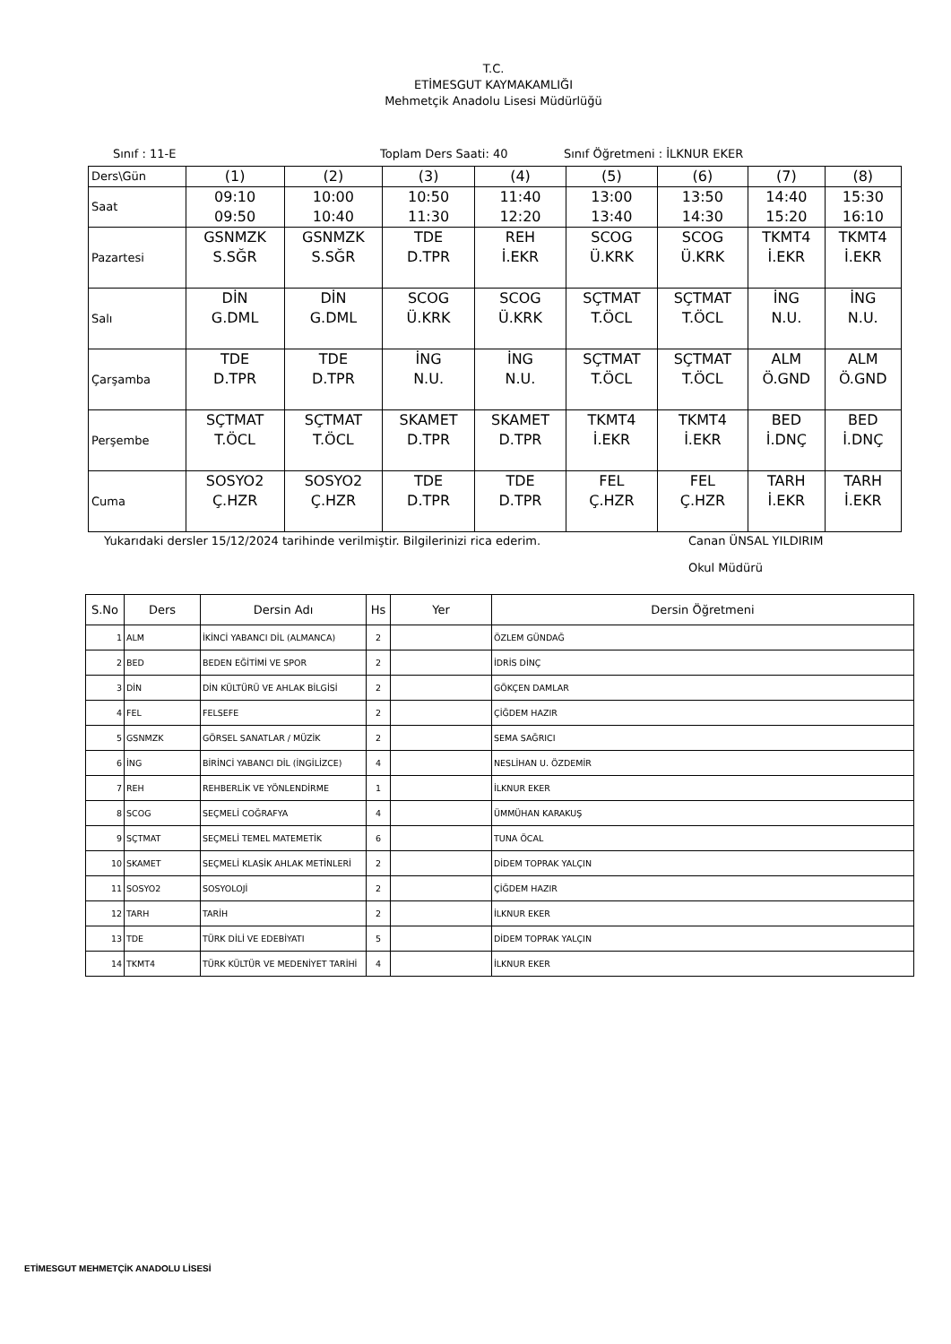T.C.
ETİMESGUT KAYMAKAMLIĞI
Mehmetçik Anadolu Lisesi Müdürlüğü
Sınıf : 11-E Toplam Ders Saati: 40 Sınıf Öğretmeni : İLKNUR EKER
| Ders\Gün | (1) | (2) | (3) | (4) | (5) | (6) | (7) | (8) |
| Saat | 09:10 09:50 | 10:00 10:40 | 10:50 11:30 | 11:40 12:20 | 13:00 13:40 | 13:50 14:30 | 14:40 15:20 | 15:30 16:10 |
| Pazartesi | GSNMZK S.SĞR | GSNMZK S.SĞR | TDE D.TPR | REH İ.EKR | SCOG Ü.KRK | SCOG Ü.KRK | TKMT4 İ.EKR | TKMT4 İ.EKR |
| Salı | DİN G.DML | DİN G.DML | SCOG Ü.KRK | SCOG Ü.KRK | SÇTMAT T.ÖCL | SÇTMAT T.ÖCL | İNG N.U. | İNG N.U. |
| Çarşamba | TDE D.TPR | TDE D.TPR | İNG N.U. | İNG N.U. | SÇTMAT T.ÖCL | SÇTMAT T.ÖCL | ALM Ö.GND | ALM Ö.GND |
| Perşembe | SÇTMAT T.ÖCL | SÇTMAT T.ÖCL | SKAMET D.TPR | SKAMET D.TPR | TKMT4 İ.EKR | TKMT4 İ.EKR | BED İ.DNÇ | BED İ.DNÇ |
| Cuma | SOSYO2 Ç.HZR | SOSYO2 Ç.HZR | TDE D.TPR | TDE D.TPR | FEL Ç.HZR | FEL Ç.HZR | TARH İ.EKR | TARH İ.EKR |
Yukarıdaki dersler 15/12/2024 tarihinde verilmiştir. Bilgilerinizi rica ederim. Canan ÜNSAL YILDIRIM
Okul Müdürü
| S.No | Ders | Dersin Adı | Hs | Yer | Dersin Öğretmeni |
| --- | --- | --- | --- | --- | --- |
| 1 | ALM | İKİNCİ YABANCI DİL (ALMANCA) | 2 | | ÖZLEM GÜNDAĞ |
| 2 | BED | BEDEN EĞİTİMİ VE SPOR | 2 | | İDRİS DİNÇ |
| 3 | DİN | DİN KÜLTÜRÜ VE AHLAK BİLGİSİ | 2 | | GÖKÇEN DAMLAR |
| 4 | FEL | FELSEFE | 2 | | ÇİĞDEM HAZIR |
| 5 | GSNMZK | GÖRSEL SANATLAR / MÜZİK | 2 | | SEMA SAĞRICI |
| 6 | İNG | BİRİNCİ YABANCI DİL (İNGİLİZCE) | 4 | | NESLİHAN U. ÖZDEMİR |
| 7 | REH | REHBERLİK VE YÖNLENDİRME | 1 | | İLKNUR EKER |
| 8 | SCOG | SEÇMELİ COĞRAFYA | 4 | | ÜMMÜHAN KARAKUŞ |
| 9 | SÇTMAT | SEÇMELİ TEMEL MATEMETİK | 6 | | TUNA ÖCAL |
| 10 | SKAMET | SEÇMELİ KLASİK AHLAK METİNLERİ | 2 | | DİDEM TOPRAK YALÇIN |
| 11 | SOSYO2 | SOSYOLOJİ | 2 | | ÇİĞDEM HAZIR |
| 12 | TARH | TARİH | 2 | | İLKNUR EKER |
| 13 | TDE | TÜRK DİLİ VE EDEBİYATI | 5 | | DİDEM TOPRAK YALÇIN |
| 14 | TKMT4 | TÜRK KÜLTÜR VE MEDENİYET TARİHİ | 4 | | İLKNUR EKER |
ETİMESGUT MEHMETÇİK ANADOLU LİSESİ